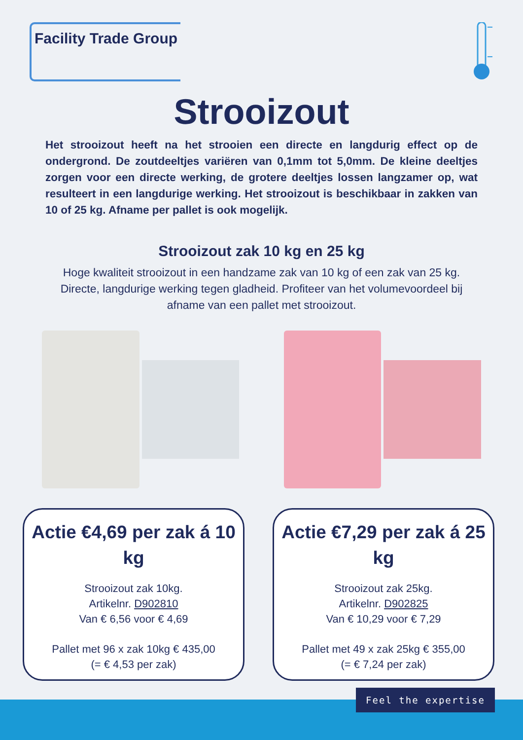Facility Trade Group
Strooizout
Het strooizout heeft na het strooien een directe en langdurig effect op de ondergrond. De zoutdeeltjes variëren van 0,1mm tot 5,0mm. De kleine deeltjes zorgen voor een directe werking, de grotere deeltjes lossen langzamer op, wat resulteert in een langdurige werking. Het strooizout is beschikbaar in zakken van 10 of 25 kg. Afname per pallet is ook mogelijk.
Strooizout zak 10 kg en 25 kg
Hoge kwaliteit strooizout in een handzame zak van 10 kg of een zak van 25 kg. Directe, langdurige werking tegen gladheid. Profiteer van het volumevoordeel bij afname van een pallet met strooizout.
Actie €4,69 per zak á 10 kg
Strooizout zak 10kg.
Artikelnr. D902810
Van € 6,56 voor € 4,69
Pallet met 96 x zak 10kg € 435,00
(= € 4,53 per zak)
Actie €7,29 per zak á 25 kg
Strooizout zak 25kg.
Artikelnr. D902825
Van € 10,29 voor € 7,29
Pallet met 49 x zak 25kg € 355,00
(= € 7,24 per zak)
Feel the expertise